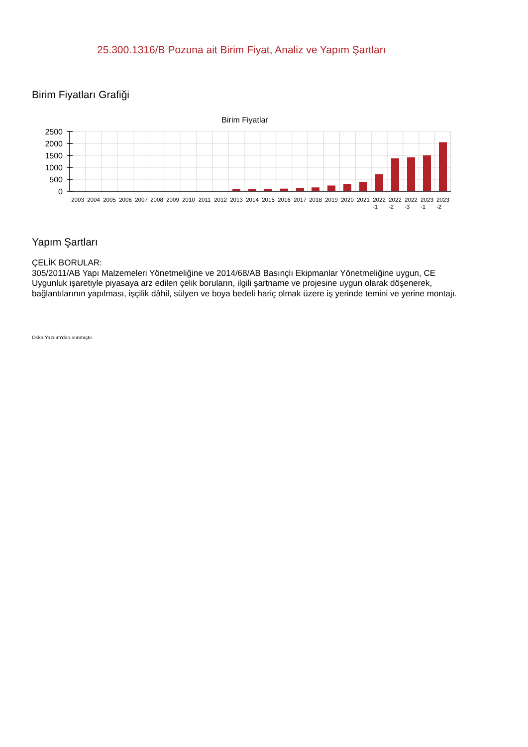25.300.1316/B Pozuna ait Birim Fiyat, Analiz ve Yapım Şartları
Birim Fiyatları Grafiği
Birim Fiyatlar
2500
2000
1500
1000
500
0
2003
2004
2005
2006
2007
2008
2009
2010
2011
2012
2013
2014
2015
2016
2017
2018
2019
2020
2021
2022
2022
2022
2023
2023
-1
-2
-3
-1
-2
Yapım Şartları
ÇELİK BORULAR:
305/2011/AB Yapı Malzemeleri Yönetmeliğine ve 2014/68/AB Basınçlı Ekipmanlar Yönetmeliğine uygun, CE Uygunluk işaretiyle piyasaya arz edilen çelik boruların, ilgili şartname ve projesine uygun olarak döşenerek, bağlantılarının yapılması, işçilik dâhil, sülyen ve boya bedeli hariç olmak üzere iş yerinde temini ve yerine montajı.
Oska Yazılım'dan alınmıştır.